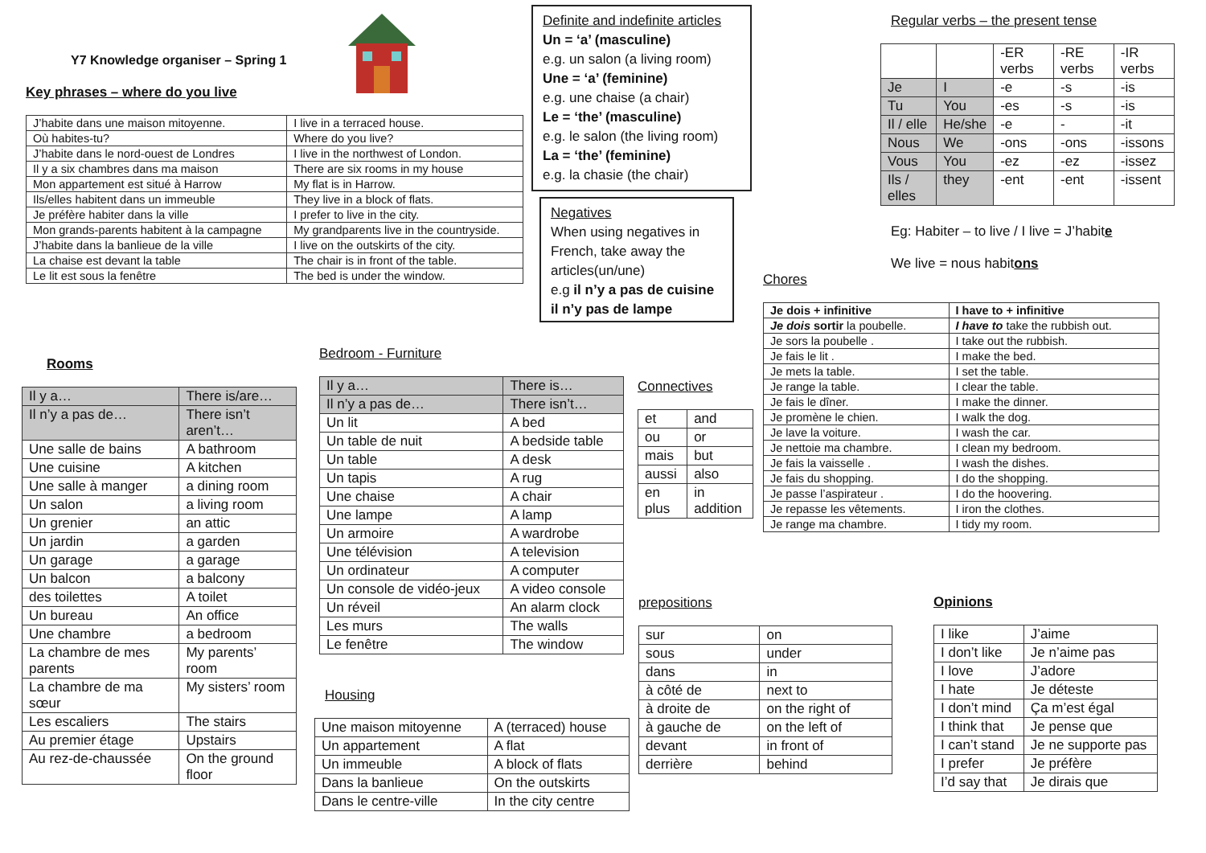Y7 Knowledge organiser – Spring 1
Key phrases – where do you live
| J’habite dans une maison mitoyenne. | I live in a terraced house. |
| Où habites-tu? | Where do you live? |
| J’habite dans le nord-ouest de Londres | I live in the northwest of London. |
| Il y a six chambres dans ma maison | There are six rooms in my house |
| Mon appartement est situé à Harrow | My flat is in Harrow. |
| Ils/elles habitent dans un immeuble | They live in a block of flats. |
| Je préfère habiter dans la ville | I prefer to live in the city. |
| Mon grands-parents habitent à la campagne | My grandparents live in the countryside. |
| J’habite dans la banlieue de la ville | I live on the outskirts of the city. |
| La chaise est devant la table | The chair is in front of the table. |
| Le lit est sous la fenêtre | The bed is under the window. |
Definite and indefinite articles
Un = ‘a’ (masculine)
e.g. un salon (a living room)
Une = ‘a’ (feminine)
e.g. une chaise (a chair)
Le = ‘the’ (masculine)
e.g. le salon (the living room)
La = ‘the’ (feminine)
e.g. la chasie (the chair)
Negatives
When using negatives in French, take away the articles(un/une)
e.g il n’y a pas de cuisine il n’y pas de lampe
Regular verbs – the present tense
| | | -ER verbs | -RE verbs | -IR verbs |
| Je | I | -e | -s | -is |
| Tu | You | -es | -s | -is |
| Il / elle | He/she | -e | - | -it |
| Nous | We | -ons | -ons | -issons |
| Vous | You | -ez | -ez | -issez |
| Ils / elles | they | -ent | -ent | -issent |
Eg: Habiter – to live / I live = J’habite
We live = nous habitons
Chores
| Je dois + infinitive | I have to + infinitive |
| Je dois sortir la poubelle. | I have to take the rubbish out. |
| Je sors la poubelle . | I take out the rubbish. |
| Je fais le lit . | I make the bed. |
| Je mets la table. | I set the table. |
| Je range la table. | I clear the table. |
| Je fais le dîner. | I make the dinner. |
| Je promène le chien. | I walk the dog. |
| Je lave la voiture. | I wash the car. |
| Je nettoie ma chambre. | I clean my bedroom. |
| Je fais la vaisselle . | I wash the dishes. |
| Je fais du shopping. | I do the shopping. |
| Je passe l’aspirateur . | I do the hoovering. |
| Je repasse les vêtements. | I iron the clothes. |
| Je range ma chambre. | I tidy my room. |
Rooms
| Il y a… | There is/are… |
| Il n’y a pas de… | There isn’t aren’t… |
| Une salle de bains | A bathroom |
| Une cuisine | A kitchen |
| Une salle à manger | a dining room |
| Un salon | a living room |
| Un grenier | an attic |
| Un jardin | a garden |
| Un garage | a garage |
| Un balcon | a balcony |
| des toilettes | A toilet |
| Un bureau | An office |
| Une chambre | a bedroom |
| La chambre de mes parents | My parents’ room |
| La chambre de ma sœur | My sisters’ room |
| Les escaliers | The stairs |
| Au premier étage | Upstairs |
| Au rez-de-chaussée | On the ground floor |
Bedroom - Furniture
| Il y a… | There is… |
| Il n’y a pas de… | There isn’t… |
| Un lit | A bed |
| Un table de nuit | A bedside table |
| Un table | A desk |
| Un tapis | A rug |
| Une chaise | A chair |
| Une lampe | A lamp |
| Un armoire | A wardrobe |
| Une télévision | A television |
| Un ordinateur | A computer |
| Un console de vidéo-jeux | A video console |
| Un réveil | An alarm clock |
| Les murs | The walls |
| Le fenêtre | The window |
Housing
| Une maison mitoyenne | A (terraced) house |
| Un appartement | A flat |
| Un immeuble | A block of flats |
| Dans la banlieue | On the outskirts |
| Dans le centre-ville | In the city centre |
Connectives
| et | and |
| ou | or |
| mais | but |
| aussi | also |
| en plus | in addition |
prepositions
| sur | on |
| sous | under |
| dans | in |
| à côté de | next to |
| à droite de | on the right of |
| à gauche de | on the left of |
| devant | in front of |
| derrière | behind |
Opinions
| I like | J’aime |
| I don’t like | Je n’aime pas |
| I love | J’adore |
| I hate | Je déteste |
| I don’t mind | Ça m’est égal |
| I think that | Je pense que |
| I can’t stand | Je ne supporte pas |
| I prefer | Je préfère |
| I’d say that | Je dirais que |